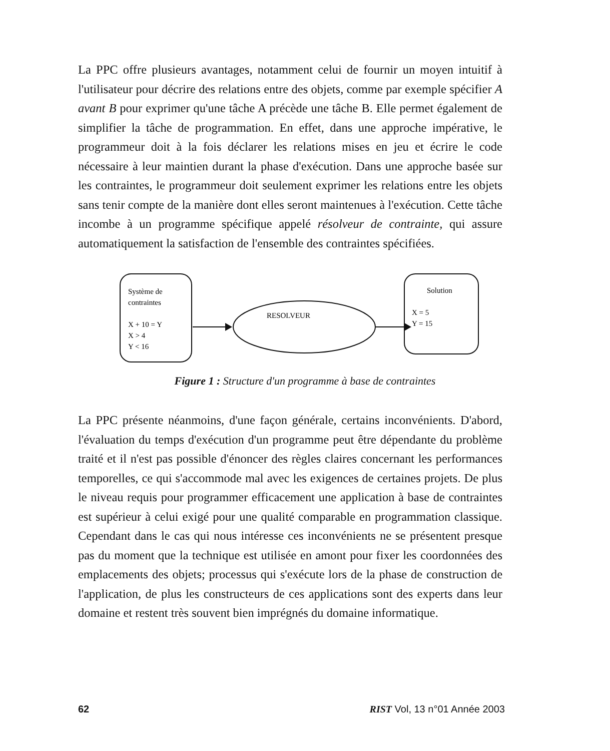La PPC offre plusieurs avantages, notamment celui de fournir un moyen intuitif à l'utilisateur pour décrire des relations entre des objets, comme par exemple spécifier A avant B pour exprimer qu'une tâche A précède une tâche B. Elle permet également de simplifier la tâche de programmation. En effet, dans une approche impérative, le programmeur doit à la fois déclarer les relations mises en jeu et écrire le code nécessaire à leur maintien durant la phase d'exécution. Dans une approche basée sur les contraintes, le programmeur doit seulement exprimer les relations entre les objets sans tenir compte de la manière dont elles seront maintenues à l'exécution. Cette tâche incombe à un programme spécifique appelé résolveur de contrainte, qui assure automatiquement la satisfaction de l'ensemble des contraintes spécifiées.
Système de
contraintes
X + 10 = Y
X > 4
Y < 16
RESOLVEUR
Solution
X = 5
Y = 15
Figure 1 : Structure d'un programme à base de contraintes
La PPC présente néanmoins, d'une façon générale, certains inconvénients. D'abord, l'évaluation du temps d'exécution d'un programme peut être dépendante du problème traité et il n'est pas possible d'énoncer des règles claires concernant les performances temporelles, ce qui s'accommode mal avec les exigences de certaines projets. De plus le niveau requis pour programmer efficacement une application à base de contraintes est supérieur à celui exigé pour une qualité comparable en programmation classique. Cependant dans le cas qui nous intéresse ces inconvénients ne se présentent presque pas du moment que la technique est utilisée en amont pour fixer les coordonnées des emplacements des objets; processus qui s'exécute lors de la phase de construction de l'application, de plus les constructeurs de ces applications sont des experts dans leur domaine et restent très souvent bien imprégnés du domaine informatique.
62 RIST Vol, 13 n°01 Année 2003